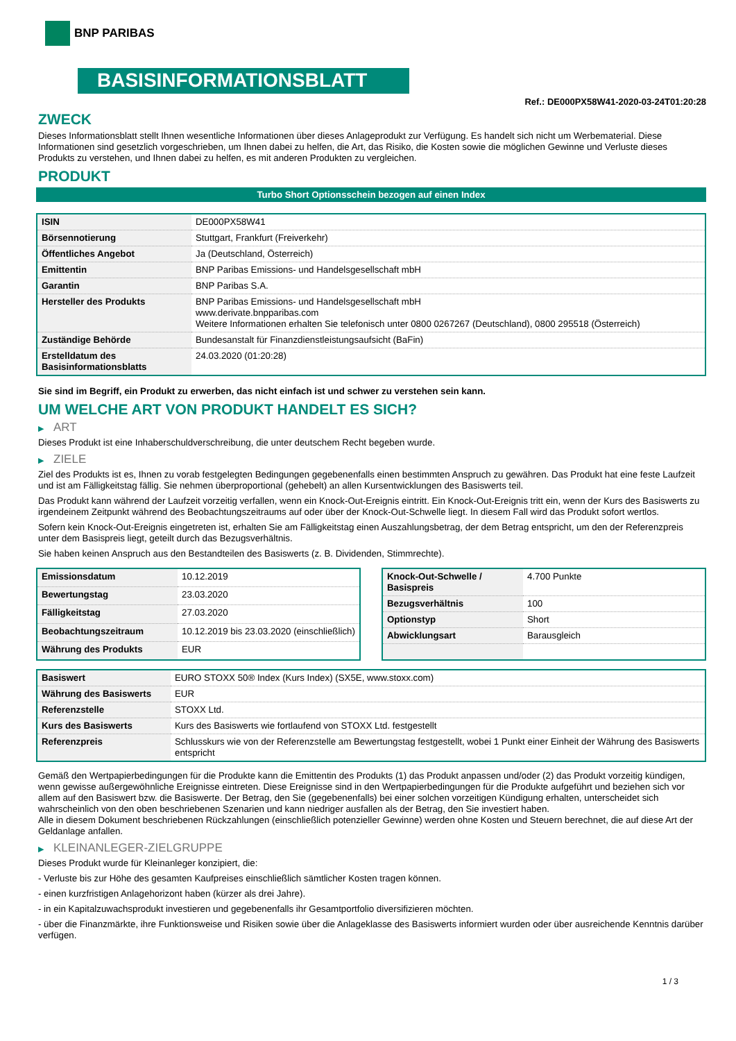BNP PARIBAS
BASISINFORMATIONSBLATT
Ref.: DE000PX58W41-2020-03-24T01:20:28
ZWECK
Dieses Informationsblatt stellt Ihnen wesentliche Informationen über dieses Anlageprodukt zur Verfügung. Es handelt sich nicht um Werbematerial. Diese Informationen sind gesetzlich vorgeschrieben, um Ihnen dabei zu helfen, die Art, das Risiko, die Kosten sowie die möglichen Gewinne und Verluste dieses Produkts zu verstehen, und Ihnen dabei zu helfen, es mit anderen Produkten zu vergleichen.
PRODUKT
Turbo Short Optionsschein bezogen auf einen Index
| ISIN | DE000PX58W41 |
| Börsennotierung | Stuttgart, Frankfurt (Freiverkehr) |
| Öffentliches Angebot | Ja (Deutschland, Österreich) |
| Emittentin | BNP Paribas Emissions- und Handelsgesellschaft mbH |
| Garantin | BNP Paribas S.A. |
| Hersteller des Produkts | BNP Paribas Emissions- und Handelsgesellschaft mbH www.derivate.bnpparibas.com Weitere Informationen erhalten Sie telefonisch unter 0800 0267267 (Deutschland), 0800 295518 (Österreich) |
| Zuständige Behörde | Bundesanstalt für Finanzdienstleistungsaufsicht (BaFin) |
| Erstelldatum des Basisinformationsblatts | 24.03.2020 (01:20:28) |
Sie sind im Begriff, ein Produkt zu erwerben, das nicht einfach ist und schwer zu verstehen sein kann.
UM WELCHE ART VON PRODUKT HANDELT ES SICH?
▶ ART
Dieses Produkt ist eine Inhaberschuldverschreibung, die unter deutschem Recht begeben wurde.
▶ ZIELE
Ziel des Produkts ist es, Ihnen zu vorab festgelegten Bedingungen gegebenenfalls einen bestimmten Anspruch zu gewähren. Das Produkt hat eine feste Laufzeit und ist am Fälligkeitstag fällig. Sie nehmen überproportional (gehebelt) an allen Kursentwicklungen des Basiswerts teil.
Das Produkt kann während der Laufzeit vorzeitig verfallen, wenn ein Knock-Out-Ereignis eintritt. Ein Knock-Out-Ereignis tritt ein, wenn der Kurs des Basiswerts zu irgendeinem Zeitpunkt während des Beobachtungszeitraums auf oder über der Knock-Out-Schwelle liegt. In diesem Fall wird das Produkt sofort wertlos.
Sofern kein Knock-Out-Ereignis eingetreten ist, erhalten Sie am Fälligkeitstag einen Auszahlungsbetrag, der dem Betrag entspricht, um den der Referenzpreis unter dem Basispreis liegt, geteilt durch das Bezugsverhältnis.
Sie haben keinen Anspruch aus den Bestandteilen des Basiswerts (z. B. Dividenden, Stimmrechte).
| Emissionsdatum | 10.12.2019 |
| Bewertungstag | 23.03.2020 |
| Fälligkeitstag | 27.03.2020 |
| Beobachtungszeitraum | 10.12.2019 bis 23.03.2020 (einschließlich) |
| Währung des Produkts | EUR |
| Knock-Out-Schwelle / Basispreis | 4.700 Punkte |
| Bezugsverhältnis | 100 |
| Optionstyp | Short |
| Abwicklungsart | Barausgleich |
| Basiswert | EURO STOXX 50® Index (Kurs Index) (SX5E, www.stoxx.com) |
| Währung des Basiswerts | EUR |
| Referenzstelle | STOXX Ltd. |
| Kurs des Basiswerts | Kurs des Basiswerts wie fortlaufend von STOXX Ltd. festgestellt |
| Referenzpreis | Schlusskurs wie von der Referenzstelle am Bewertungstag festgestellt, wobei 1 Punkt einer Einheit der Währung des Basiswerts entspricht |
Gemäß den Wertpapierbedingungen für die Produkte kann die Emittentin des Produkts (1) das Produkt anpassen und/oder (2) das Produkt vorzeitig kündigen, wenn gewisse außergewöhnliche Ereignisse eintreten. Diese Ereignisse sind in den Wertpapierbedingungen für die Produkte aufgeführt und beziehen sich vor allem auf den Basiswert bzw. die Basiswerte. Der Betrag, den Sie (gegebenenfalls) bei einer solchen vorzeitigen Kündigung erhalten, unterscheidet sich wahrscheinlich von den oben beschriebenen Szenarien und kann niedriger ausfallen als der Betrag, den Sie investiert haben.
Alle in diesem Dokument beschriebenen Rückzahlungen (einschließlich potenzieller Gewinne) werden ohne Kosten und Steuern berechnet, die auf diese Art der Geldanlage anfallen.
▶ KLEINANLEGER-ZIELGRUPPE
Dieses Produkt wurde für Kleinanleger konzipiert, die:
- Verluste bis zur Höhe des gesamten Kaufpreises einschließlich sämtlicher Kosten tragen können.
- einen kurzfristigen Anlagehorizont haben (kürzer als drei Jahre).
- in ein Kapitalzuwachsprodukt investieren und gegebenenfalls ihr Gesamtportfolio diversifizieren möchten.
- über die Finanzmärkte, ihre Funktionsweise und Risiken sowie über die Anlageklasse des Basiswerts informiert wurden oder über ausreichende Kenntnis darüber verfügen.
1 / 3